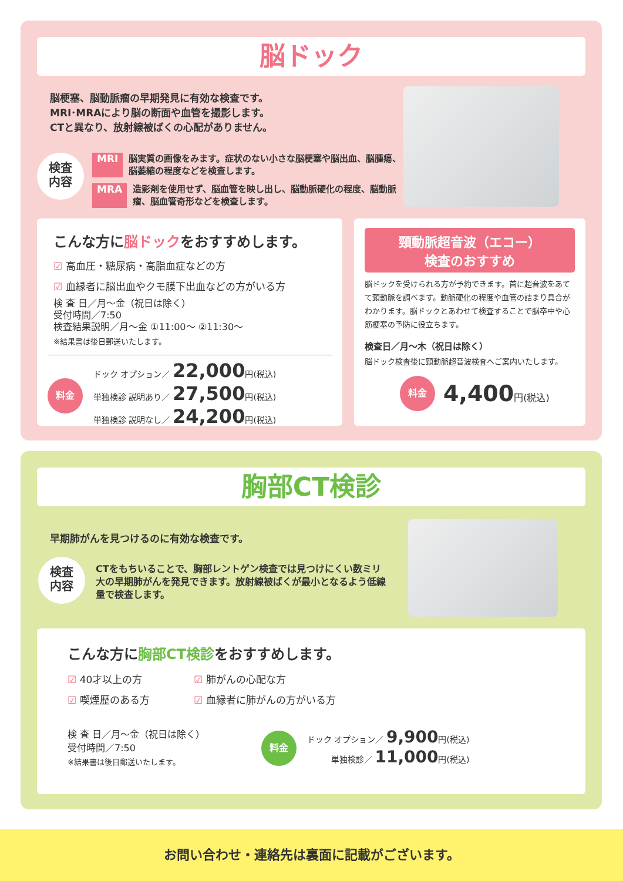脳ドック
脳梗塞、脳動脈瘤の早期発見に有効な検査です。
MRI･MRAにより脳の断面や血管を撮影します。
CTと異なり、放射線被ばくの心配がありません。
検査
内容
MRI 脳実質の画像をみます。症状のない小さな脳梗塞や脳出血、脳腫瘍、脳萎縮の程度などを検査します。
MRA 造影剤を使用せず、脳血管を映し出し、脳動脈硬化の程度、脳動脈瘤、脳血管奇形などを検査します。
こんな方に脳ドックをおすすめします。
☑ 高血圧・糖尿病・高脂血症などの方
☑ 血縁者に脳出血やクモ膜下出血などの方がいる方
検 査 日／月～金（祝日は除く）
受付時間／7:50
検査結果説明／月～金 ①11:00～ ②11:30～
※結果書は後日郵送いたします。
料金
ドック オプション／ 22,000円(税込)
単独検診 説明あり／ 27,500円(税込)
単独検診 説明なし／ 24,200円(税込)
頸動脈超音波（エコー）
検査のおすすめ
脳ドックを受けられる方が予約できます。首に超音波をあてて頸動脈を調べます。動脈硬化の程度や血管の詰まり具合がわかります。脳ドックとあわせて検査することで脳卒中や心筋梗塞の予防に役立ちます。
検査日／月～木（祝日は除く）
脳ドック検査後に頸動脈超音波検査へご案内いたします。
料金 4,400円(税込)
胸部CT検診
早期肺がんを見つけるのに有効な検査です。
検査
内容
CTをもちいることで、胸部レントゲン検査では見つけにくい数ミリ大の早期肺がんを発見できます。放射線被ばくが最小となるよう低線量で検査します。
こんな方に胸部CT検診をおすすめします。
☑ 40才以上の方 ☑ 肺がんの心配な方 ☑ 喫煙歴のある方 ☑ 血縁者に肺がんの方がいる方
検 査 日／月～金（祝日は除く）
受付時間／7:50
※結果書は後日郵送いたします。
料金
ドック オプション／ 9,900円(税込)
単独検診／ 11,000円(税込)
お問い合わせ・連絡先は裏面に記載がございます。